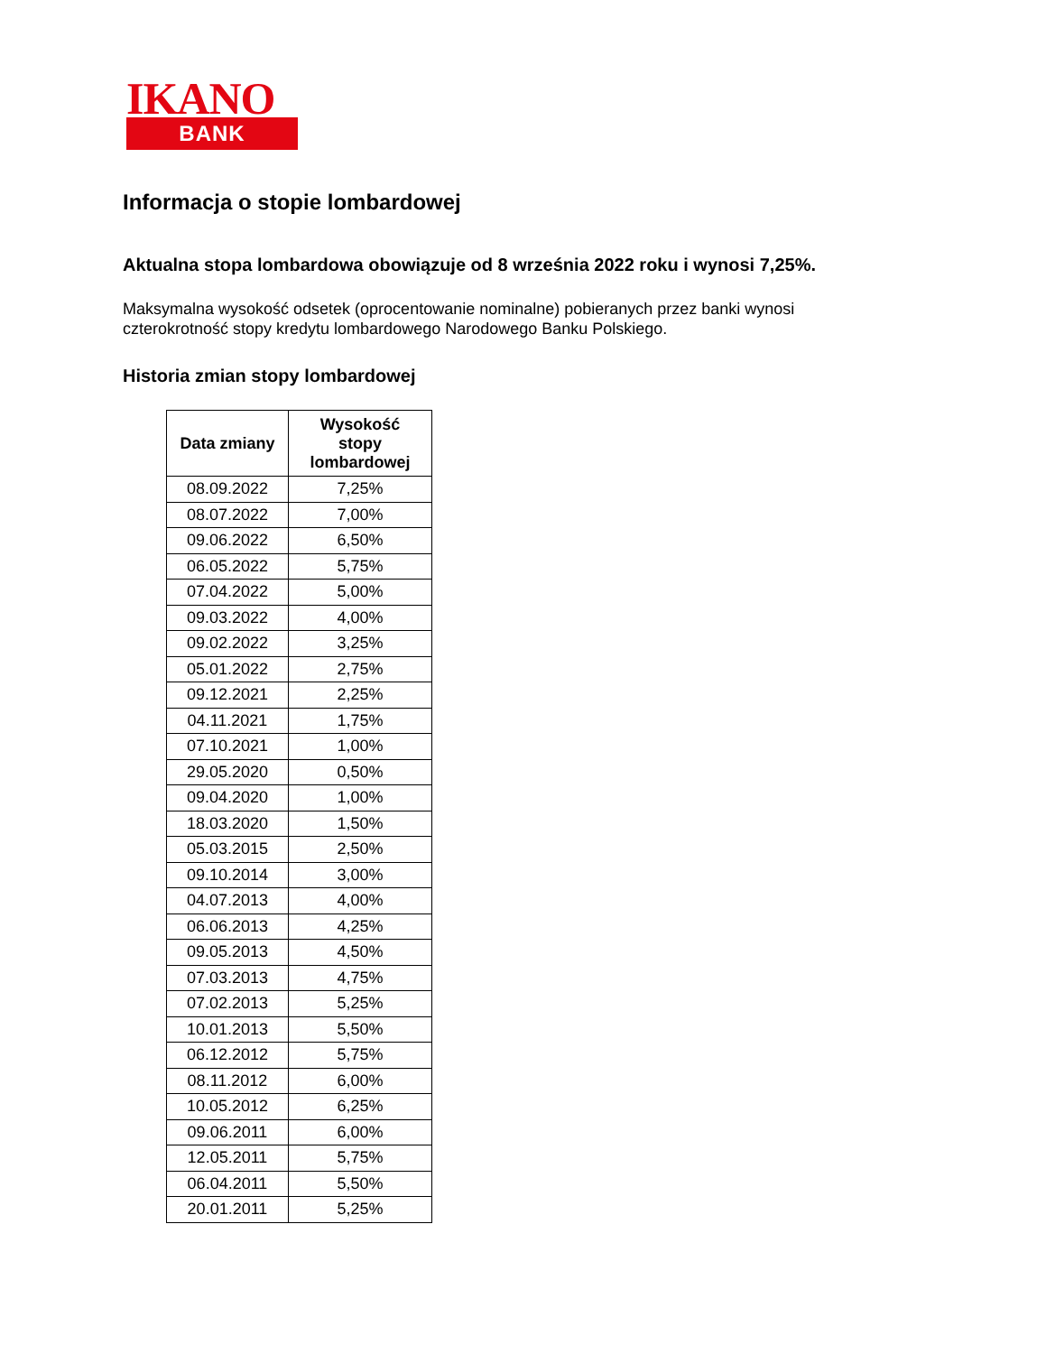IKANO
BANK
Informacja o stopie lombardowej
Aktualna stopa lombardowa obowiązuje od 8 września 2022 roku i wynosi 7,25%.
Maksymalna wysokość odsetek (oprocentowanie nominalne) pobieranych przez banki wynosi czterokrotność stopy kredytu lombardowego Narodowego Banku Polskiego.
Historia zmian stopy lombardowej
| Data zmiany | Wysokość stopy lombardowej |
| --- | --- |
| 08.09.2022 | 7,25% |
| 08.07.2022 | 7,00% |
| 09.06.2022 | 6,50% |
| 06.05.2022 | 5,75% |
| 07.04.2022 | 5,00% |
| 09.03.2022 | 4,00% |
| 09.02.2022 | 3,25% |
| 05.01.2022 | 2,75% |
| 09.12.2021 | 2,25% |
| 04.11.2021 | 1,75% |
| 07.10.2021 | 1,00% |
| 29.05.2020 | 0,50% |
| 09.04.2020 | 1,00% |
| 18.03.2020 | 1,50% |
| 05.03.2015 | 2,50% |
| 09.10.2014 | 3,00% |
| 04.07.2013 | 4,00% |
| 06.06.2013 | 4,25% |
| 09.05.2013 | 4,50% |
| 07.03.2013 | 4,75% |
| 07.02.2013 | 5,25% |
| 10.01.2013 | 5,50% |
| 06.12.2012 | 5,75% |
| 08.11.2012 | 6,00% |
| 10.05.2012 | 6,25% |
| 09.06.2011 | 6,00% |
| 12.05.2011 | 5,75% |
| 06.04.2011 | 5,50% |
| 20.01.2011 | 5,25% |